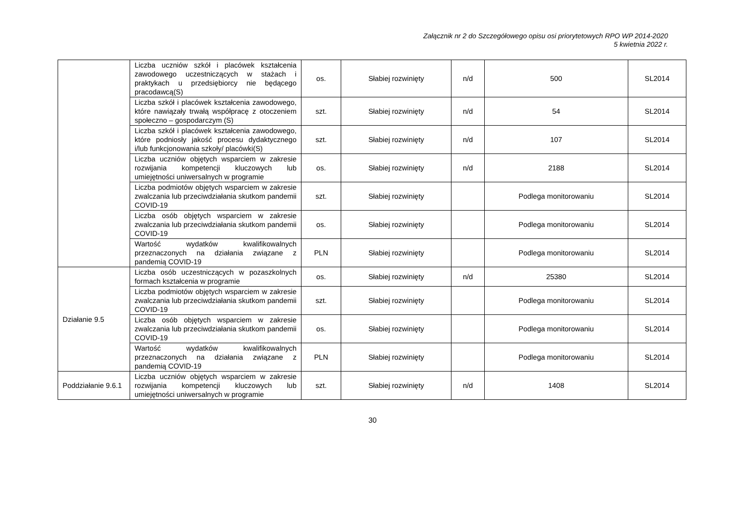Załącznik nr 2 do Szczegółowego opisu osi priorytetowych RPO WP 2014-2020
5 kwietnia 2022 r.
| | Liczba uczniów szkół i placówek kształcenia zawodowego uczestniczących w stażach i praktykach u przedsiębiorcy nie będącego pracodawcą(S) | os. | Słabiej rozwinięty | n/d | 500 | SL2014 |
| | Liczba szkół i placówek kształcenia zawodowego, które nawiązały trwałą współpracę z otoczeniem społeczno – gospodarczym (S) | szt. | Słabiej rozwinięty | n/d | 54 | SL2014 |
| | Liczba szkół i placówek kształcenia zawodowego, które podniosły jakość procesu dydaktycznego i/lub funkcjonowania szkoły/ placówki(S) | szt. | Słabiej rozwinięty | n/d | 107 | SL2014 |
| | Liczba uczniów objętych wsparciem w zakresie rozwijania kompetencji kluczowych lub umiejętności uniwersalnych w programie | os. | Słabiej rozwinięty | n/d | 2188 | SL2014 |
| | Liczba podmiotów objętych wsparciem w zakresie zwalczania lub przeciwdziałania skutkom pandemii COVID-19 | szt. | Słabiej rozwinięty | | Podlega monitorowaniu | SL2014 |
| | Liczba osób objętych wsparciem w zakresie zwalczania lub przeciwdziałania skutkom pandemii COVID-19 | os. | Słabiej rozwinięty | | Podlega monitorowaniu | SL2014 |
| | Wartość wydatków kwalifikowalnych przeznaczonych na działania związane z pandemią COVID-19 | PLN | Słabiej rozwinięty | | Podlega monitorowaniu | SL2014 |
| Działanie 9.5 | Liczba osób uczestniczących w pozaszkolnych formach kształcenia w programie | os. | Słabiej rozwinięty | n/d | 25380 | SL2014 |
| | Liczba podmiotów objętych wsparciem w zakresie zwalczania lub przeciwdziałania skutkom pandemii COVID-19 | szt. | Słabiej rozwinięty | | Podlega monitorowaniu | SL2014 |
| | Liczba osób objętych wsparciem w zakresie zwalczania lub przeciwdziałania skutkom pandemii COVID-19 | os. | Słabiej rozwinięty | | Podlega monitorowaniu | SL2014 |
| | Wartość wydatków kwalifikowalnych przeznaczonych na działania związane z pandemią COVID-19 | PLN | Słabiej rozwinięty | | Podlega monitorowaniu | SL2014 |
| Poddziałanie 9.6.1 | Liczba uczniów objętych wsparciem w zakresie rozwijania kompetencji kluczowych lub umiejętności uniwersalnych w programie | szt. | Słabiej rozwinięty | n/d | 1408 | SL2014 |
30